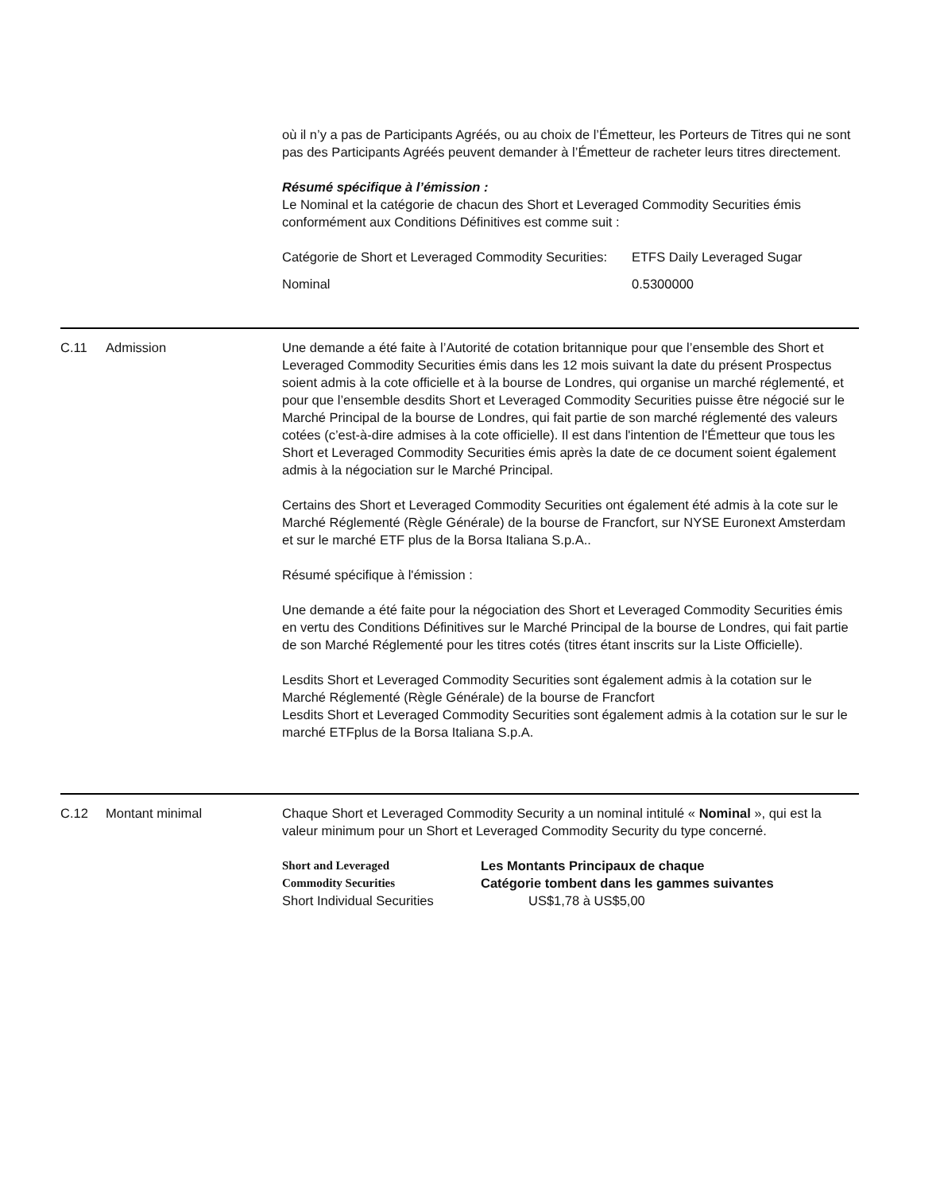où il n’y a pas de Participants Agréés, ou au choix de l’Émetteur, les Porteurs de Titres qui ne sont pas des Participants Agréés peuvent demander à l’Émetteur de racheter leurs titres directement.
Résumé spécifique à l’émission :
Le Nominal et la catégorie de chacun des Short et Leveraged Commodity Securities émis conformément aux Conditions Définitives est comme suit :
| Catégorie de Short et Leveraged Commodity Securities: | ETFS Daily Leveraged Sugar |
| Nominal | 0.5300000 |
C.11 Admission Une demande a été faite à l’Autorité de cotation britannique pour que l’ensemble des Short et Leveraged Commodity Securities émis dans les 12 mois suivant la date du présent Prospectus soient admis à la cote officielle et à la bourse de Londres, qui organise un marché réglementé, et pour que l’ensemble desdits Short et Leveraged Commodity Securities puisse être négocié sur le Marché Principal de la bourse de Londres, qui fait partie de son marché réglementé des valeurs cotées (c’est-à-dire admises à la cote officielle). Il est dans l'intention de l'Émetteur que tous les Short et Leveraged Commodity Securities émis après la date de ce document soient également admis à la négociation sur le Marché Principal.
Certains des Short et Leveraged Commodity Securities ont également été admis à la cote sur le Marché Réglementé (Règle Générale) de la bourse de Francfort, sur NYSE Euronext Amsterdam et sur le marché ETF plus de la Borsa Italiana S.p.A..
Résumé spécifique à l'émission :
Une demande a été faite pour la négociation des Short et Leveraged Commodity Securities émis en vertu des Conditions Définitives sur le Marché Principal de la bourse de Londres, qui fait partie de son Marché Réglementé pour les titres cotés (titres étant inscrits sur la Liste Officielle).
Lesdits Short et Leveraged Commodity Securities sont également admis à la cotation sur le Marché Réglementé (Règle Générale) de la bourse de Francfort
Lesdits Short et Leveraged Commodity Securities sont également admis à la cotation sur le sur le marché ETFplus de la Borsa Italiana S.p.A.
C.12 Montant minimal Chaque Short et Leveraged Commodity Security a un nominal intitulé « Nominal », qui est la valeur minimum pour un Short et Leveraged Commodity Security du type concerné.
| Short and Leveraged Commodity Securities | Les Montants Principaux de chaque Catégorie tombent dans les gammes suivantes |
| Short Individual Securities | US$1,78 à US$5,00 |